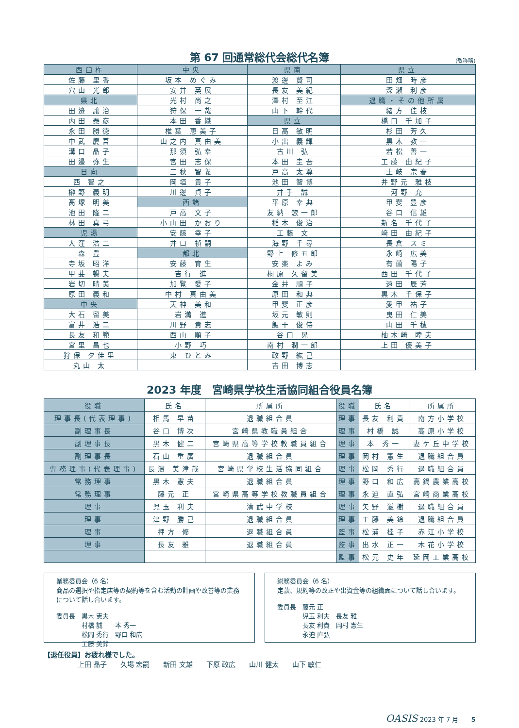第 67 回通常総代会総代名簿
(敬称略)
| 西臼杵 | 中央 | 県南 | 県立 |
| --- | --- | --- | --- |
| 佐藤 里香 | 坂本 めぐみ | 渡邊 賢司 | 田畑 時彦 |
| 穴山 光郎 | 安井 英展 | 長友 美紀 | 深瀬 利彦 |
| 県北 | 光村 尚之 | 澤村 至江 | 退職・その他所属 |
| 田邉 譲治 | 狩保 一哉 | 山下 幹代 | 緒方 佳枝 |
| 内田 泰彦 | 本田 香織 | 県立 | 橋口 千加子 |
| 永田 勝徳 | 椎葉 恵美子 | 日高 敏明 | 杉田 芳久 |
| 中武 慶吾 | 山之内 真由美 | 小出 義輝 | 黒木 教一 |
| 溝口 晶子 | 那須 弘幸 | 古川 弘 | 若松 善一 |
| 田邊 弥生 | 宮田 志保 | 本田 圭吾 | 工藤 由紀子 |
| 日向 | 三秋 智義 | 戸高 太尊 | 土岐 宗春 |
| 西 智之 | 岡垣 貴子 | 池田 智博 | 井野元 雅枝 |
| 榊野 義明 | 川邊 貞子 | 井手 誠 | 河野 充 |
| 髙塚 明美 | 西諸 | 平原 幸典 | 甲斐 豊彦 |
| 池田 隆二 | 戸高 文子 | 友納 惣一郎 | 谷口 信雄 |
| 林田 真弓 | 小山田 かおり | 稲木 俊治 | 新名 千代子 |
| 児湯 | 安藤 幸子 | 工藤 文 | 﨑田 由紀子 |
| 大窪 浩二 | 井口 禎嗣 | 海野 千尋 | 長倉 スミ |
| 森 豊 | 都北 | 野上 修五郎 | 永崎 広美 |
| 寺坂 昭洋 | 安藤 育生 | 安楽 よみ | 有薗 陽子 |
| 甲斐 暢夫 | 吉行 進 | 桐原 久留美 | 西田 千代子 |
| 岩切 晴美 | 加覧 愛子 | 金井 順子 | 遠田 辰芳 |
| 原田 義和 | 中村 真由美 | 原田 和典 | 黒木 千保子 |
| 中央 | 天神 美和 | 甲斐 正彦 | 愛甲 祐子 |
| 大石 留美 | 岩満 進 | 坂元 敏則 | 曳田 仁美 |
| 富井 浩二 | 川野 貴志 | 飯干 俊侍 | 山田 千穂 |
| 長友 和範 | 西山 順子 | 谷口 晃 | 柚木崎 睦夫 |
| 宮里 昌也 | 小野 巧 | 南村 潤一郎 | 上田 優美子 |
| 狩保 夕佳里 | 東 ひとみ | 政野 紘己 | |
| 丸山 太 | | 吉田 博志 | |
2023 年度　宮崎県学校生活協同組合役員名簿
| 役職 | 氏名 | 所属所 | 役職 | 氏名 | 所属所 |
| --- | --- | --- | --- | --- | --- |
| 理事長(代表理事) | 相馬 早苗 | 退職組合員 | 理事 | 長友 利貴 | 南方小学校 |
| 副理事長 | 谷口 博次 | 宮崎県教職員組合 | 理事 | 村橋 誠 | 高原小学校 |
| 副理事長 | 黒木 健二 | 宮崎県高等学校教職員組合 | 理事 | 本 秀一 | 妻ケ丘中学校 |
| 副理事長 | 石山 重廣 | 退職組合員 | 理事 | 岡村 憲生 | 退職組合員 |
| 専務理事(代表理事) | 長濱 美津哉 | 宮崎県学校生活協同組合 | 理事 | 松岡 秀行 | 退職組合員 |
| 常務理事 | 黒木 憲夫 | 退職組合員 | 理事 | 野口 和広 | 高鍋農業高校 |
| 常務理事 | 藤元 正 | 宮崎県高等学校教職員組合 | 理事 | 永迫 直弘 | 宮崎商業高校 |
| 理事 | 児玉 利夫 | 清武中学校 | 理事 | 矢野 滋樹 | 退職組合員 |
| 理事 | 津野 勝己 | 退職組合員 | 理事 | 工藤 美鈴 | 退職組合員 |
| 理事 | 押方 修 | 退職組合員 | 監事 | 松浦 桂子 | 赤江小学校 |
| 理事 | 長友 雅 | 退職組合員 | 監事 | 出水 正一 | 木花小学校 |
| | | | 監事 | 松元 史年 | 延岡工業高校 |
業務委員会（6 名）
商品の選択や指定店等の契約等を含む活動の計画や改善等の業務について話し合います。
委員長　黒木 憲夫
　　　　村橋 誠　　本 秀一
　　　　松岡 秀行　野口 和広
　　　　工藤 美鈴
総務委員会（6 名）
定款、規約等の改正や出資金等の組織面について話し合います。
委員長　藤元 正
　　　　児玉 利夫　長友 雅
　　　　長友 利貴　岡村 憲生
　　　　永迫 直弘
【退任役員】お疲れ様でした。
　　　　　上田 晶子　　久場 宏嗣　　新田 文雄　　下原 政広　　山川 健太　　山下 敏仁
OASIS 2023 年 7 月　　5